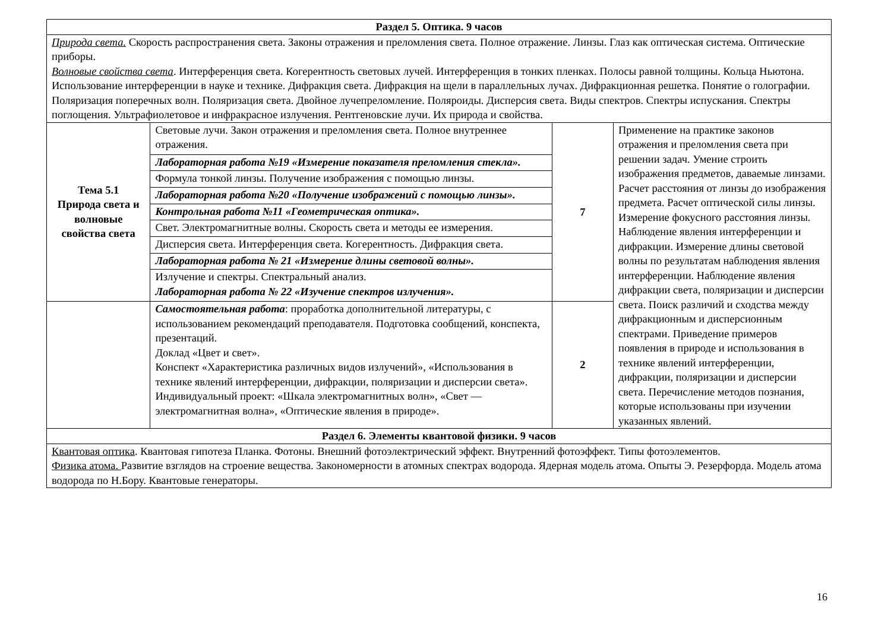| Раздел 5. Оптика. 9 часов | | | |
| Природа света. Скорость распространения света. Законы отражения и преломления света. Полное отражение. Линзы. Глаз как оптическая система. Оптические приборы. Волновые свойства света . Интерференция света. Когерентность световых лучей. Интерференция в тонких пленках. Полосы равной толщины. Кольца Ньютона. Использование интерференции в науке и технике. Дифракция света. Дифракция на щели в параллельных лучах. Дифракционная решетка. Понятие о голографии. Поляризация поперечных волн. Поляризация света. Двойное лучепреломление. Поляроиды. Дисперсия света. Виды спектров. Спектры испускания. Спектры поглощения. Ультрафиолетовое и инфракрасное излучения. Рентгеновские лучи. Их природа и свойства. | | | |
| Тема 5.1 Природа света и волновые свойства света | Световые лучи. Закон отражения и преломления света. Полное внутреннее отражения. | 7 | Применение на практике законов отражения и преломления света при решении задач. Умение строить изображения предметов, даваемые линзами. Расчет расстояния от линзы до изображения предмета. Расчет оптической силы линзы. Измерение фокусного расстояния линзы. Наблюдение явления интерференции и дифракции. Измерение длины световой волны по результатам наблюдения явления интерференции. Наблюдение явления дифракции света, поляризации и дисперсии света. Поиск различий и сходства между дифракционным и дисперсионным спектрами. Приведение примеров появления в природе и использования в технике явлений интерференции, дифракции, поляризации и дисперсии света. Перечисление методов познания, которые использованы при изучении указанных явлений. |
| | Лабораторная работа №19 «Измерение показателя преломления стекла». | | |
| | Формула тонкой линзы. Получение изображения с помощью линзы. | | |
| | Лабораторная работа №20 «Получение изображений с помощью линзы». | | |
| | Контрольная работа №11 «Геометрическая оптика». | | |
| | Свет. Электромагнитные волны. Скорость света и методы ее измерения. | | |
| | Дисперсия света. Интерференция света. Когерентность. Дифракция света. | | |
| | Лабораторная работа № 21 «Измерение длины световой волны». | | |
| | Излучение и спектры. Спектральный анализ. Лабораторная работа № 22 «Изучение спектров излучения». | | |
| | Самостоятельная работа : проработка дополнительной литературы, с использованием рекомендаций преподавателя. Подготовка сообщений, конспекта, презентаций. Доклад «Цвет и свет». Конспект «Характеристика различных видов излучений», «Использования в технике явлений интерференции, дифракции, поляризации и дисперсии света». Индивидуальный проект: «Шкала электромагнитных волн», «Свет — электромагнитная волна», «Оптические явления в природе». | 2 | |
| Раздел 6. Элементы квантовой физики. 9 часов | | | |
| Квантовая оптика . Квантовая гипотеза Планка. Фотоны. Внешний фотоэлектрический эффект. Внутренний фотоэффект. Типы фотоэлементов. Физика атома. Развитие взглядов на строение вещества. Закономерности в атомных спектрах водорода. Ядерная модель атома. Опыты Э. Резерфорда. Модель атома водорода по Н.Бору. Квантовые генераторы. | | | |
16